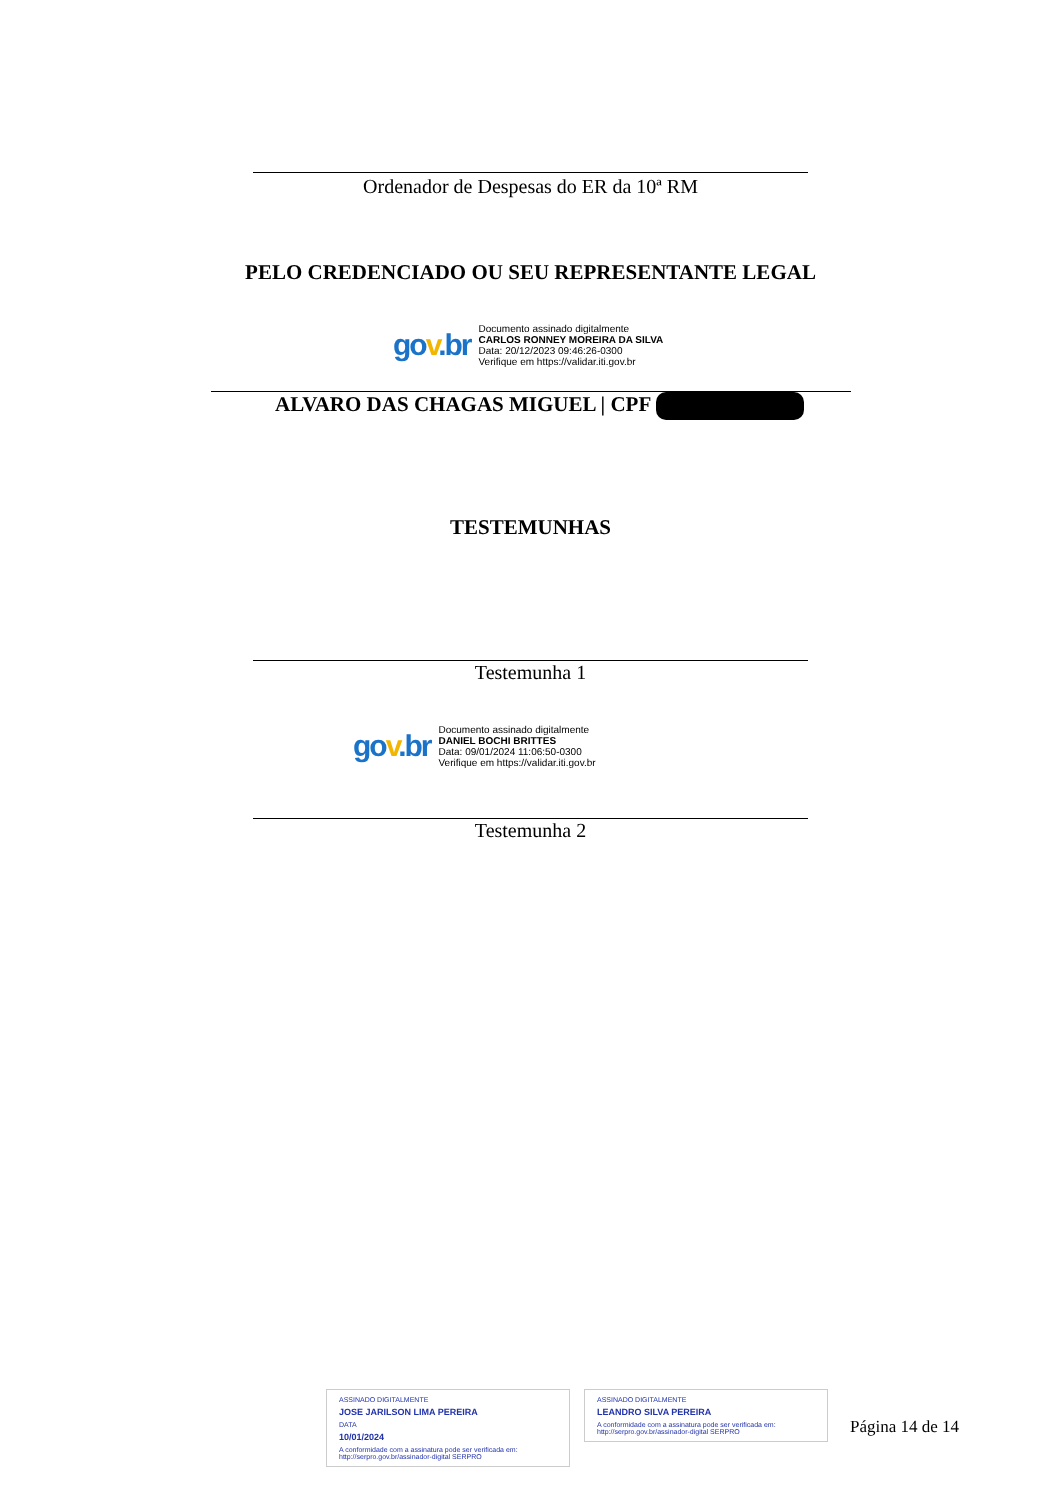Ordenador de Despesas do ER da 10ª RM
PELO CREDENCIADO OU SEU REPRESENTANTE LEGAL
gov.br
Documento assinado digitalmente
CARLOS RONNEY MOREIRA DA SILVA
Data: 20/12/2023 09:46:26-0300
Verifique em https://validar.iti.gov.br
ALVARO DAS CHAGAS MIGUEL | CPF
TESTEMUNHAS
Testemunha 1
gov.br
Documento assinado digitalmente
DANIEL BOCHI BRITTES
Data: 09/01/2024 11:06:50-0300
Verifique em https://validar.iti.gov.br
Testemunha 2
ASSINADO DIGITALMENTE
JOSE JARILSON LIMA PEREIRA
DATA
10/01/2024
A conformidade com a assinatura pode ser verificada em: http://serpro.gov.br/assinador-digital SERPRO
ASSINADO DIGITALMENTE
LEANDRO SILVA PEREIRA
A conformidade com a assinatura pode ser verificada em: http://serpro.gov.br/assinador-digital SERPRO
Página 14 de 14